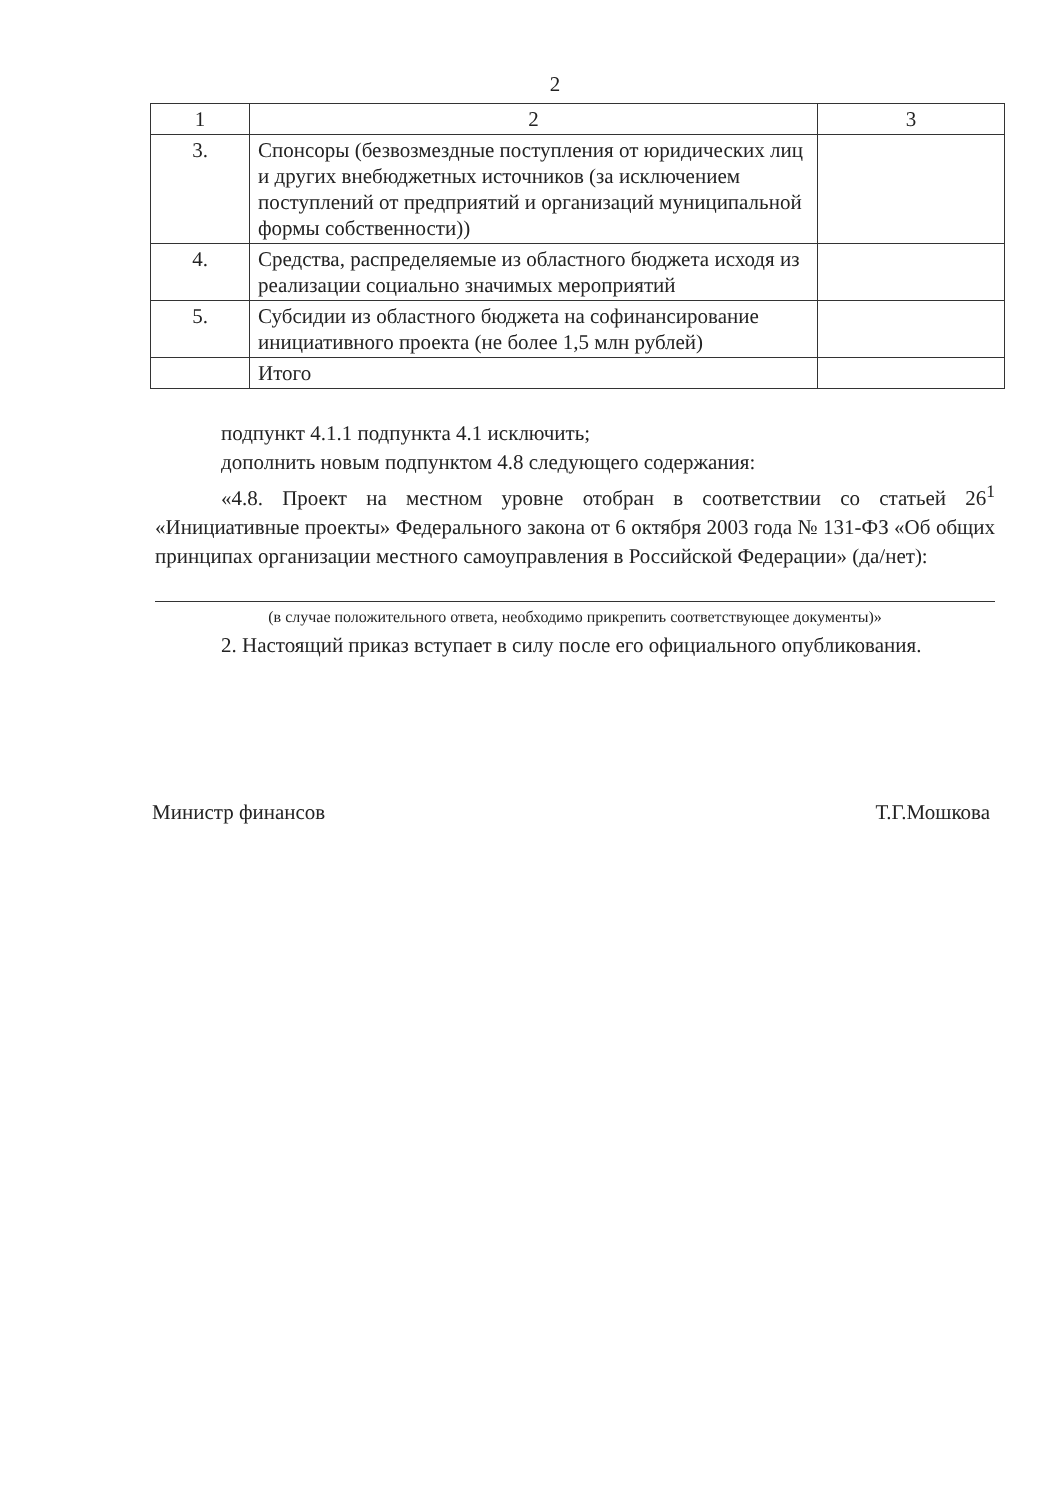2
| 1 | 2 | 3 |
| 3. | Спонсоры (безвозмездные поступления от юридических лиц и других внебюджетных источников (за исключением поступлений от предприятий и организаций муниципальной формы собственности)) | |
| 4. | Средства, распределяемые из областного бюджета исходя из реализации социально значимых мероприятий | |
| 5. | Субсидии из областного бюджета на софинансирование инициативного проекта (не более 1,5 млн рублей) | |
| | Итого | |
подпункт 4.1.1 подпункта 4.1 исключить;
дополнить новым подпунктом 4.8 следующего содержания:
«4.8. Проект на местном уровне отобран в соответствии со статьей 26<sup>1</sup> «Инициативные проекты» Федерального закона от 6 октября 2003 года № 131-ФЗ «Об общих принципах организации местного самоуправления в Российской Федерации» (да/нет):
(в случае положительного ответа, необходимо прикрепить соответствующее документы)»
2. Настоящий приказ вступает в силу после его официального опубликования.
Министр финансов Т.Г.Мошкова